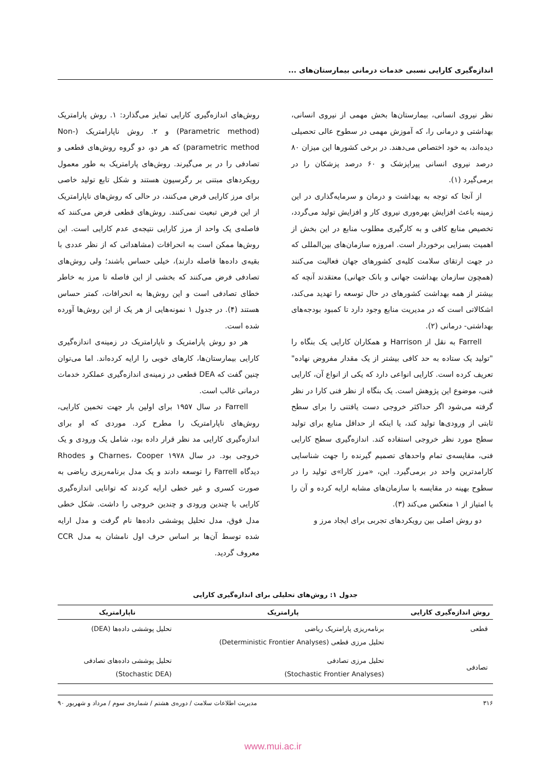اندازه‌گیری کارایی نسبی خدمات درمانی بیمارستان‌های ...
نظر نیروی انسانی، بیمارستان‌ها بخش مهمی از نیروی انسانی، بهداشتی و درمانی را، که آموزش مهمی در سطوح عالی تحصیلی دیده‌اند، به خود اختصاص می‌دهند. در برخی کشورها این میزان ۸۰ درصد نیروی انسانی پیراپزشک و ۶۰ درصد پزشکان را در برمی‌گیرد (۱).
از آنجا که توجه به بهداشت و درمان و سرمایه‌گذاری در این زمینه باعث افزایش بهره‌وری نیروی کار و افزایش تولید می‌گردد، تخصیص منابع کافی و به کارگیری مطلوب منابع در این بخش از اهمیت بسزایی برخوردار است. امروزه سازمان‌های بین‌المللی که در جهت ارتقای سلامت کلیه‌ی کشورهای جهان فعالیت می‌کنند (همچون سازمان بهداشت جهانی و بانک جهانی) معتقدند آنچه که بیشتر از همه بهداشت کشورهای در حال توسعه را تهدید می‌کند، اشکالاتی است که در مدیریت منابع وجود دارد تا کمبود بودجه‌های بهداشتی- درمانی (۲).
Farrell به نقل از Harrison و همکاران کارایی یک بنگاه را "تولید یک ستاده به حد کافی بیشتر از یک مقدار مفروض نهاده" تعریف کرده است. کارایی انواعی دارد که یکی از انواع آن، کارایی فنی، موضوع این پژوهش است. یک بنگاه از نظر فنی کارا در نظر گرفته می‌شود اگر حداکثر خروجی دست یافتنی را برای سطح ثابتی از ورودی‌ها تولید کند، یا اینکه از حداقل منابع برای تولید سطح مورد نظر خروجی استفاده کند. اندازه‌گیری سطح کارایی فنی، مقایسه‌ی تمام واحدهای تصمیم گیرنده را جهت شناسایی کارامدترین واحد در برمی‌گیرد. این، «مرز کارا»ی تولید را در سطوح بهینه در مقایسه با سازمان‌های مشابه ارایه کرده و آن را با امتیاز از ۱ منعکس می‌کند (۳).
دو روش اصلی بین رویکردهای تجربی برای ایجاد مرز و
روش‌های اندازه‌گیری کارایی تمایز می‌گذارد: ۱. روش پارامتریک (Parametric method) و ۲. روش ناپارامتریک (Non-parametric method) که هر دو، دو گروه روش‌های قطعی و تصادفی را در بر می‌گیرند. روش‌های پارامتریک به طور معمول رویکردهای مبتنی بر رگرسیون هستند و شکل تابع تولید خاصی برای مرز کارایی فرض می‌کنند، در حالی که روش‌های ناپارامتریک از این فرض تبعیت نمی‌کنند. روش‌های قطعی فرض می‌کنند که فاصله‌ی یک واحد از مرز کارایی نتیجه‌ی عدم کارایی است. این روش‌ها ممکن است به انحرافات (مشاهداتی که از نظر عددی با بقیه‌ی داده‌ها فاصله دارند)، خیلی حساس باشند؛ ولی روش‌های تصادفی فرض می‌کنند که بخشی از این فاصله تا مرز به خاطر خطای تصادفی است و این روش‌ها به انحرافات، کمتر حساس هستند (۴). در جدول ۱ نمونه‌هایی از هر یک از این روش‌ها آورده شده است.
هر دو روش پارامتریک و ناپارامتریک در زمینه‌ی اندازه‌گیری کارایی بیمارستان‌ها، کارهای خوبی را ارایه کرده‌اند. اما می‌توان چنین گفت که DEA قطعی در زمینه‌ی اندازه‌گیری عملکرد خدمات درمانی غالب است.
Farrell در سال ۱۹۵۷ برای اولین بار جهت تخمین کارایی، روش‌های ناپارامتریک را مطرح کرد. موردی که او برای اندازه‌گیری کارایی مد نظر قرار داده بود، شامل یک ورودی و یک خروجی بود. در سال ۱۹۷۸ Charnes، Cooper و Rhodes دیدگاه Farrell را توسعه دادند و یک مدل برنامه‌ریزی ریاضی به صورت کسری و غیر خطی ارایه کردند که توانایی اندازه‌گیری کارایی با چندین ورودی و چندین خروجی را داشت. شکل خطی مدل فوق، مدل تحلیل پوششی داده‌ها نام گرفت و مدل ارایه شده توسط آن‌ها بر اساس حرف اول نامشان به مدل CCR معروف گردید.
جدول ۱: روش‌های تحلیلی برای اندازه‌گیری کارایی
| روش اندازه‌گیری کارایی | پارامتریک | ناپارامتریک |
| --- | --- | --- |
| قطعی | برنامه‌ریزی پارامتریک ریاضی تحلیل مرزی قطعی (Deterministic Frontier Analyses) | تحلیل پوششی داده‌ها (DEA) |
| تصادفی | تحلیل مرزی تصادفی (Stochastic Frontier Analyses) | تحلیل پوششی داده‌های تصادفی (Stochastic DEA) |
۳۱۶ مدیریت اطلاعات سلامت / دوره‌ی هشتم / شماره‌ی سوم / مرداد و شهریور ۹۰
www.mui.ac.ir